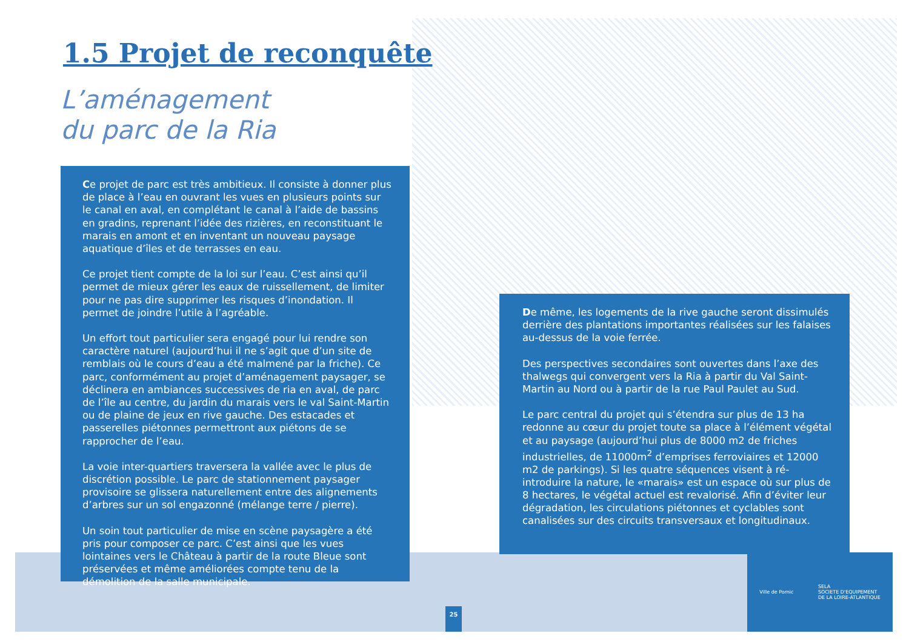1.5 Projet de reconquête
L’aménagement
du parc de la Ria
Ce projet de parc est très ambitieux. Il consiste à donner plus de place à l’eau en ouvrant les vues en plusieurs points sur le canal en aval, en complétant le canal à l’aide de bassins en gradins, reprenant l’idée des rizières, en reconstituant le marais en amont et en inventant un nouveau paysage aquatique d’îles et de terrasses en eau.
Ce projet tient compte de la loi sur l’eau. C’est ainsi qu’il permet de mieux gérer les eaux de ruissellement, de limiter pour ne pas dire supprimer les risques d’inondation. Il permet de joindre l’utile à l’agréable.
Un effort tout particulier sera engagé pour lui rendre son caractère naturel (aujourd’hui il ne s’agit que d’un site de remblais où le cours d’eau a été malmené par la friche). Ce parc, conformément au projet d’aménagement paysager, se déclinera en ambiances successives de ria en aval, de parc de l’île au centre, du jardin du marais vers le val Saint-Martin ou de plaine de jeux en rive gauche. Des estacades et passerelles piétonnes permettront aux piétons de se rapprocher de l’eau.
La voie inter-quartiers traversera la vallée avec le plus de discrétion possible. Le parc de stationnement paysager provisoire se glissera naturellement entre des alignements d’arbres sur un sol engazonné (mélange terre / pierre).
Un soin tout particulier de mise en scène paysagère a été pris pour composer ce parc. C’est ainsi que les vues lointaines vers le Château à partir de la route Bleue sont préservées et même améliorées compte tenu de la démolition de la salle municipale.
De même, les logements de la rive gauche seront dissimulés derrière des plantations importantes réalisées sur les falaises au-dessus de la voie ferrée.
Des perspectives secondaires sont ouvertes dans l’axe des thalwegs qui convergent vers la Ria à partir du Val Saint-Martin au Nord ou à partir de la rue Paul Paulet au Sud.
Le parc central du projet qui s’étendra sur plus de 13 ha redonne au cœur du projet toute sa place à l’élément végétal et au paysage (aujourd’hui plus de 8000 m2 de friches industrielles, de 11000m<sup>2</sup> d’emprises ferroviaires et 12000 m2 de parkings). Si les quatre séquences visent à ré-introduire la nature, le «marais» est un espace où sur plus de 8 hectares, le végétal actuel est revalorisé. Afin d’éviter leur dégradation, les circulations piétonnes et cyclables sont canalisées sur des circuits transversaux et longitudinaux.
25
Ville de Pornic
SELA
SOCIETE D'EQUIPEMENT
DE LA LOIRE-ATLANTIQUE